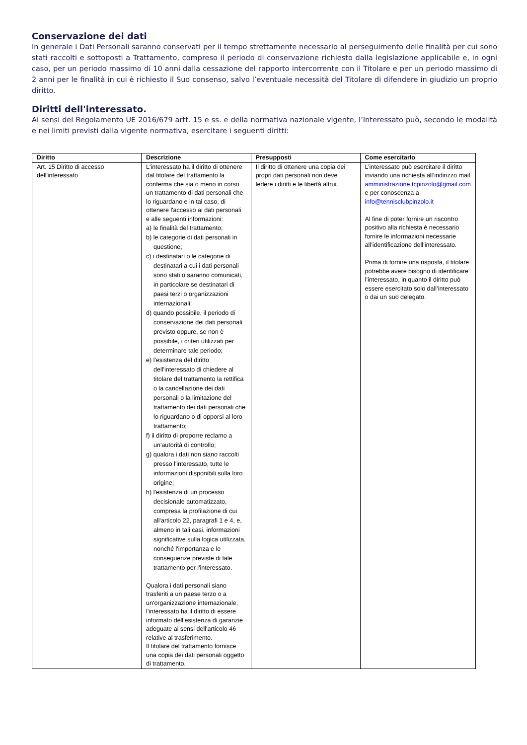Conservazione dei dati
In generale i Dati Personali saranno conservati per il tempo strettamente necessario al perseguimento delle finalità per cui sono stati raccolti e sottoposti a Trattamento, compreso il periodo di conservazione richiesto dalla legislazione applicabile e, in ogni caso, per un periodo massimo di 10 anni dalla cessazione del rapporto intercorrente con il Titolare e per un periodo massimo di 2 anni per le finalità in cui è richiesto il Suo consenso, salvo l’eventuale necessità del Titolare di difendere in giudizio un proprio diritto.
Diritti dell'interessato.
Ai sensi del Regolamento UE 2016/679 artt. 15 e ss. e della normativa nazionale vigente, l’Interessato può, secondo le modalità e nei limiti previsti dalla vigente normativa, esercitare i seguenti diritti:
| Diritto | Descrizione | Presupposti | Come esercitarlo |
| --- | --- | --- | --- |
| Art. 15 Diritto di accesso dell'interessato | L'interessato ha il diritto di ottenere dal titolare del trattamento la conferma che sia o meno in corso un trattamento di dati personali che lo riguardano e in tal caso, di ottenere l'accesso ai dati personali e alle seguenti informazioni: a) le finalità del trattamento; b) le categorie di dati personali in questione; c) i destinatari o le categorie di destinatari a cui i dati personali sono stati o saranno comunicati, in particolare se destinatari di paesi terzi o organizzazioni internazionali; d) quando possibile, il periodo di conservazione dei dati personali previsto oppure, se non è possibile, i criteri utilizzati per determinare tale periodo; e) l'esistenza del diritto dell'interessato di chiedere al titolare del trattamento la rettifica o la cancellazione dei dati personali o la limitazione del trattamento dei dati personali che lo riguardano o di opporsi al loro trattamento; f) il diritto di proporre reclamo a un'autorità di controllo; g) qualora i dati non siano raccolti presso l'interessato, tutte le informazioni disponibili sulla loro origine; h) l'esistenza di un processo decisionale automatizzato, compresa la profilazione di cui all'articolo 22, paragrafi 1 e 4, e, almeno in tali casi, informazioni significative sulla logica utilizzata, nonché l'importanza e le conseguenze previste di tale trattamento per l'interessato. Qualora i dati personali siano trasferiti a un paese terzo o a un'organizzazione internazionale, l'interessato ha il diritto di essere informato dell'esistenza di garanzie adeguate ai sensi dell'articolo 46 relative al trasferimento. Il titolare del trattamento fornisce una copia dei dati personali oggetto di trattamento. | Il diritto di ottenere una copia dei propri dati personali non deve ledere i diritti e le libertà altrui. | L’interessato può esercitare il diritto inviando una richiesta all’indirizzo mail amministrazione.tcpinzolo@gmail.com e per conoscenza a info@tennisclubpinzolo.it Al fine di poter fornire un riscontro positivo alla richiesta è necessario fornire le informazioni necessarie all’identificazione dell’interessato. Prima di fornire una risposta, il titolare potrebbe avere bisogno di identificare l’interessato, in quanto il diritto può essere esercitato solo dall’interessato o dai un suo delegato. |